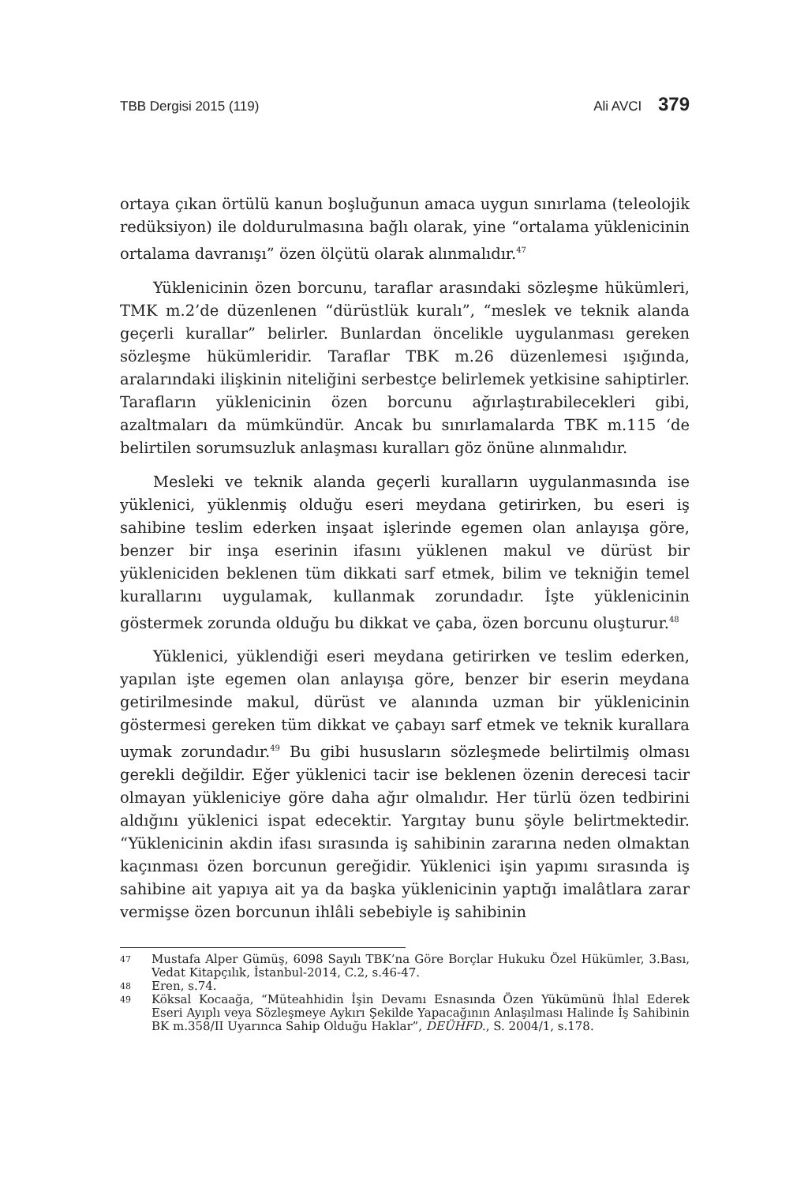TBB Dergisi 2015 (119) Ali AVCI 379
ortaya çıkan örtülü kanun boşluğunun amaca uygun sınırlama (teleolojik redüksiyon) ile doldurulmasına bağlı olarak, yine “ortalama yüklenicinin ortalama davranışı” özen ölçütü olarak alınmalıdır.<sup>47</sup>
Yüklenicinin özen borcunu, taraflar arasındaki sözleşme hükümleri, TMK m.2’de düzenlenen “dürüstlük kuralı”, “meslek ve teknik alanda geçerli kurallar” belirler. Bunlardan öncelikle uygulanması gereken sözleşme hükümleridir. Taraflar TBK m.26 düzenlemesi ışığında, aralarındaki ilişkinin niteliğini serbestçe belirlemek yetkisine sahiptirler. Tarafların yüklenicinin özen borcunu ağırlaştırabilecekleri gibi, azaltmaları da mümkündür. Ancak bu sınırlamalarda TBK m.115 ‘de belirtilen sorumsuzluk anlaşması kuralları göz önüne alınmalıdır.
Mesleki ve teknik alanda geçerli kuralların uygulanmasında ise yüklenici, yüklenmiş olduğu eseri meydana getirirken, bu eseri iş sahibine teslim ederken inşaat işlerinde egemen olan anlayışa göre, benzer bir inşa eserinin ifasını yüklenen makul ve dürüst bir yükleniciden beklenen tüm dikkati sarf etmek, bilim ve tekniğin temel kurallarını uygulamak, kullanmak zorundadır. İşte yüklenicinin göstermek zorunda olduğu bu dikkat ve çaba, özen borcunu oluşturur.<sup>48</sup>
Yüklenici, yüklendiği eseri meydana getirirken ve teslim ederken, yapılan işte egemen olan anlayışa göre, benzer bir eserin meydana getirilmesinde makul, dürüst ve alanında uzman bir yüklenicinin göstermesi gereken tüm dikkat ve çabayı sarf etmek ve teknik kurallara uymak zorundadır.<sup>49</sup> Bu gibi hususların sözleşmede belirtilmiş olması gerekli değildir. Eğer yüklenici tacir ise beklenen özenin derecesi tacir olmayan yükleniciye göre daha ağır olmalıdır. Her türlü özen tedbirini aldığını yüklenici ispat edecektir. Yargıtay bunu şöyle belirtmektedir. “Yüklenicinin akdin ifası sırasında iş sahibinin zararına neden olmaktan kaçınması özen borcunun gereğidir. Yüklenici işin yapımı sırasında iş sahibine ait yapıya ait ya da başka yüklenicinin yaptığı imalâtlara zarar vermişse özen borcunun ihlâli sebebiyle iş sahibinin
47 Mustafa Alper Gümüş, 6098 Sayılı TBK’na Göre Borçlar Hukuku Özel Hükümler, 3.Bası, Vedat Kitapçılık, İstanbul-2014, C.2, s.46-47.
48 Eren, s.74.
49 Köksal Kocaağa, “Müteahhidin İşin Devamı Esnasında Özen Yükümünü İhlal Ederek Eseri Ayıplı veya Sözleşmeye Aykırı Şekilde Yapacağının Anlaşılması Halinde İş Sahibinin BK m.358/II Uyarınca Sahip Olduğu Haklar”, DEÜHFD., S. 2004/1, s.178.